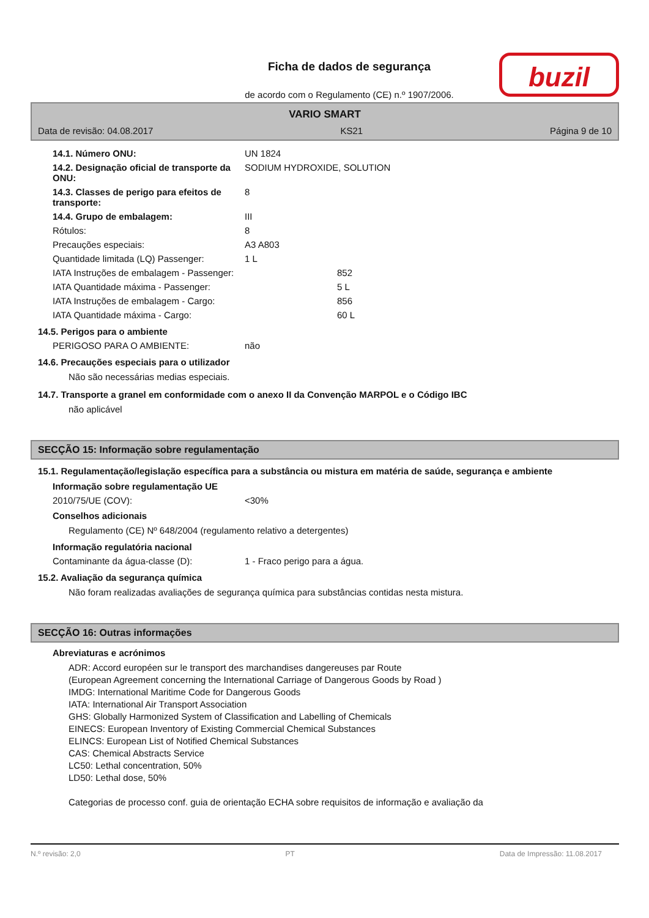buzil
Ficha de dados de segurança
de acordo com o Regulamento (CE) n.º 1907/2006.
VARIO SMART
Data de revisão: 04.08.2017 KS21 Página 9 de 10
14.1. Número ONU: UN 1824
14.2. Designação oficial de transporte da ONU:
SODIUM HYDROXIDE, SOLUTION
14.3. Classes de perigo para efeitos de transporte:
8
14.4. Grupo de embalagem: III
Rótulos: 8
Precauções especiais: A3 A803
Quantidade limitada (LQ) Passenger:
1 L
IATA Instruções de embalagem - Passenger: 852
IATA Quantidade máxima - Passenger: 5 L
IATA Instruções de embalagem - Cargo: 856
IATA Quantidade máxima - Cargo: 60 L
14.5. Perigos para o ambiente
PERIGOSO PARA O AMBIENTE: não
14.6. Precauções especiais para o utilizador
Não são necessárias medias especiais.
14.7. Transporte a granel em conformidade com o anexo II da Convenção MARPOL e o Código IBC
não aplicável
SECÇÃO 15: Informação sobre regulamentação
15.1. Regulamentação/legislação específica para a substância ou mistura em matéria de saúde, segurança e ambiente
Informação sobre regulamentação UE
2010/75/UE (COV): <30%
Conselhos adicionais
Regulamento (CE) Nº 648/2004 (regulamento relativo a detergentes)
Informação regulatória nacional
Contaminante da água-classe (D): 1 - Fraco perigo para a água.
15.2. Avaliação da segurança química
Não foram realizadas avaliações de segurança química para substâncias contidas nesta mistura.
SECÇÃO 16: Outras informações
Abreviaturas e acrónimos
ADR: Accord européen sur le transport des marchandises dangereuses par Route
(European Agreement concerning the International Carriage of Dangerous Goods by Road )
IMDG: International Maritime Code for Dangerous Goods
IATA: International Air Transport Association
GHS: Globally Harmonized System of Classification and Labelling of Chemicals
EINECS: European Inventory of Existing Commercial Chemical Substances
ELINCS: European List of Notified Chemical Substances
CAS: Chemical Abstracts Service
LC50: Lethal concentration, 50%
LD50: Lethal dose, 50%
Categorias de processo conf. guia de orientação ECHA sobre requisitos de informação e avaliação da
N.º revisão: 2,0 PT Data de Impressão: 11.08.2017